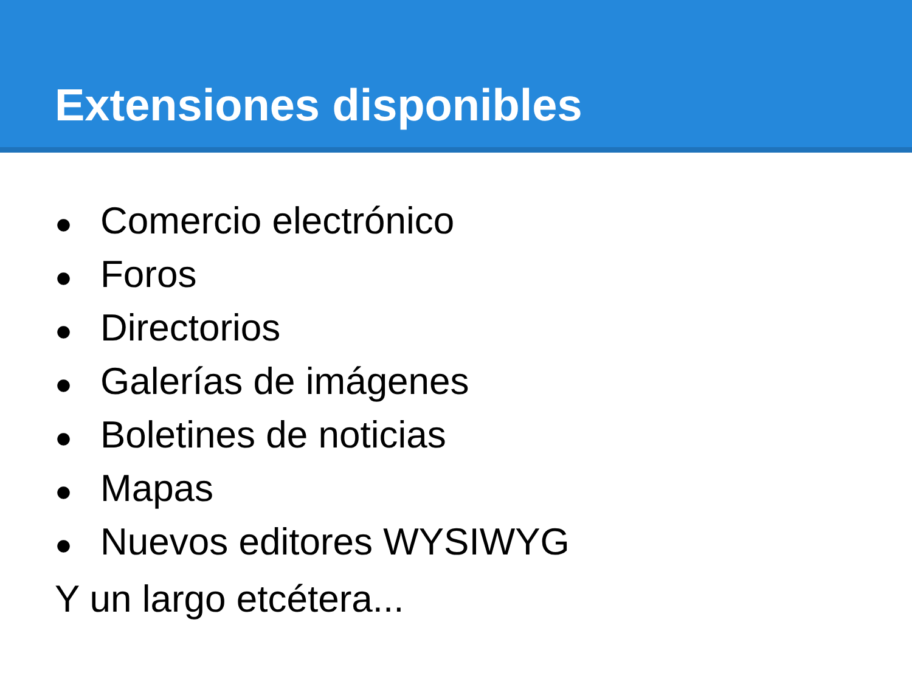Extensiones disponibles
● Comercio electrónico
● Foros
● Directorios
● Galerías de imágenes
● Boletines de noticias
● Mapas
● Nuevos editores WYSIWYG
Y un largo etcétera...